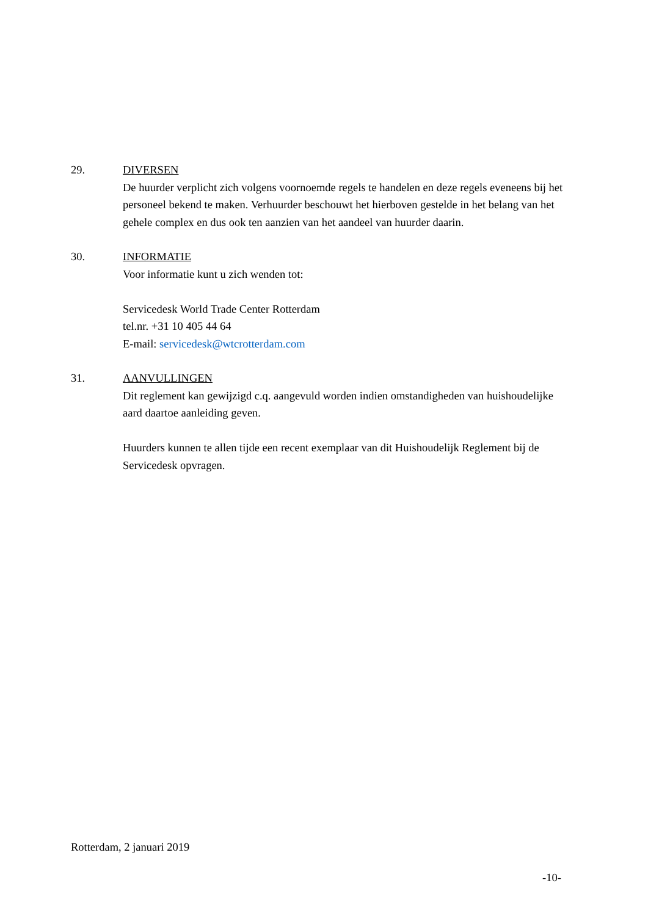29. DIVERSEN
De huurder verplicht zich volgens voornoemde regels te handelen en deze regels eveneens bij het personeel bekend te maken. Verhuurder beschouwt het hierboven gestelde in het belang van het gehele complex en dus ook ten aanzien van het aandeel van huurder daarin.
30. INFORMATIE
Voor informatie kunt u zich wenden tot:
Servicedesk World Trade Center Rotterdam
tel.nr. +31 10 405 44 64
E-mail: servicedesk@wtcrotterdam.com
31. AANVULLINGEN
Dit reglement kan gewijzigd c.q. aangevuld worden indien omstandigheden van huishoudelijke aard daartoe aanleiding geven.
Huurders kunnen te allen tijde een recent exemplaar van dit Huishoudelijk Reglement bij de Servicedesk opvragen.
Rotterdam, 2 januari 2019
-10-